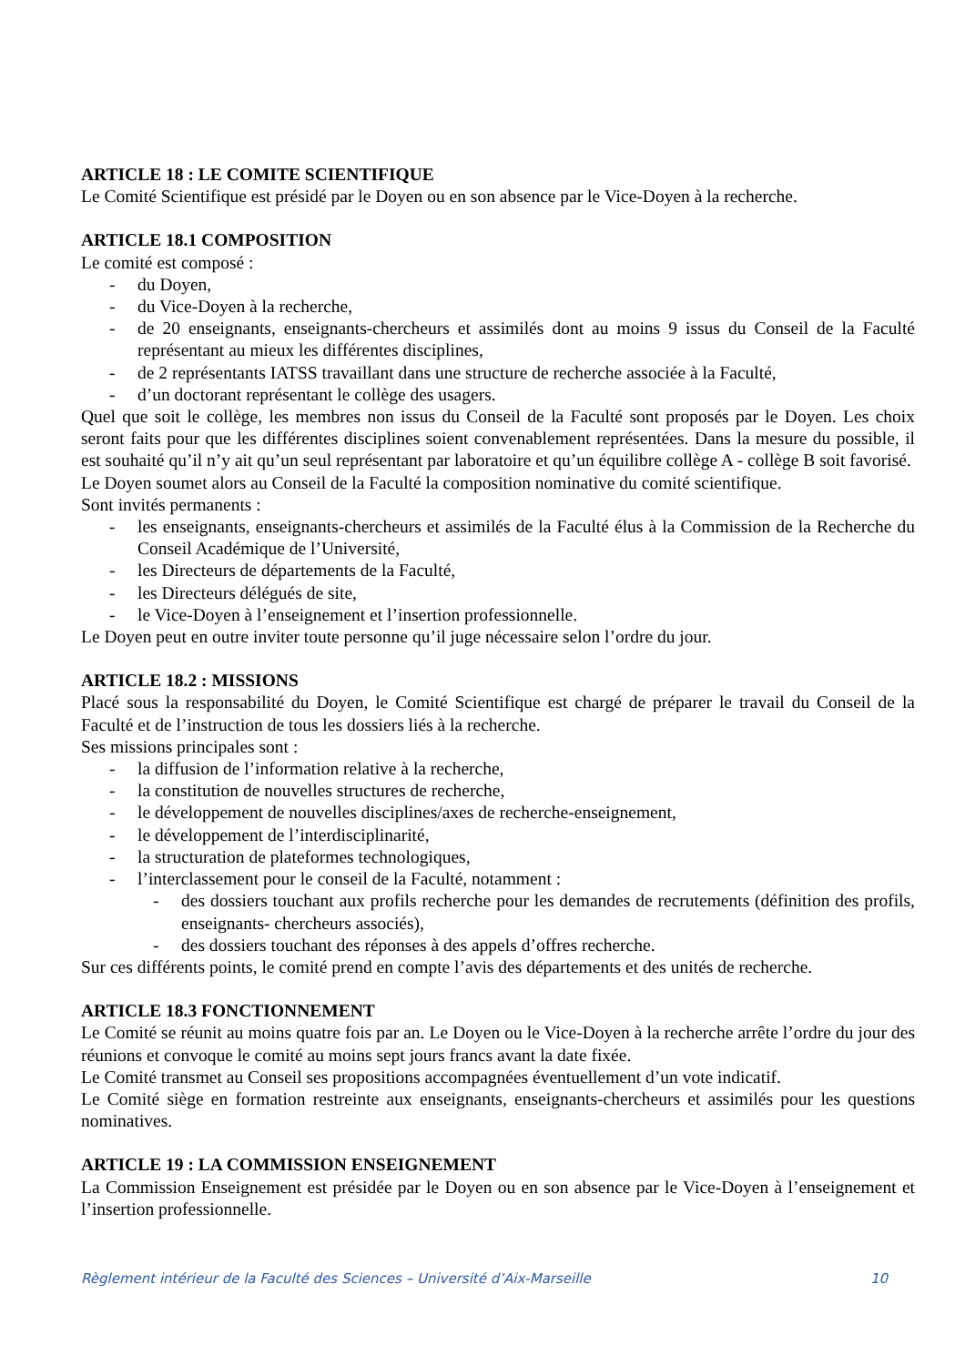ARTICLE 18 : LE COMITE SCIENTIFIQUE
Le Comité Scientifique est présidé par le Doyen ou en son absence par le Vice-Doyen à la recherche.
ARTICLE 18.1 COMPOSITION
Le comité est composé :
- du Doyen,
- du Vice-Doyen à la recherche,
- de 20 enseignants, enseignants-chercheurs et assimilés dont au moins 9 issus du Conseil de la Faculté représentant au mieux les différentes disciplines,
- de 2 représentants IATSS travaillant dans une structure de recherche associée à la Faculté,
- d’un doctorant représentant le collège des usagers.
Quel que soit le collège, les membres non issus du Conseil de la Faculté sont proposés par le Doyen. Les choix seront faits pour que les différentes disciplines soient convenablement représentées. Dans la mesure du possible, il est souhaité qu’il n’y ait qu’un seul représentant par laboratoire et qu’un équilibre collège A - collège B soit favorisé.
Le Doyen soumet alors au Conseil de la Faculté la composition nominative du comité scientifique.
Sont invités permanents :
- les enseignants, enseignants-chercheurs et assimilés de la Faculté élus à la Commission de la Recherche du Conseil Académique de l’Université,
- les Directeurs de départements de la Faculté,
- les Directeurs délégués de site,
- le Vice-Doyen à l’enseignement et l’insertion professionnelle.
Le Doyen peut en outre inviter toute personne qu’il juge nécessaire selon l’ordre du jour.
ARTICLE 18.2 : MISSIONS
Placé sous la responsabilité du Doyen, le Comité Scientifique est chargé de préparer le travail du Conseil de la Faculté et de l’instruction de tous les dossiers liés à la recherche.
Ses missions principales sont :
- la diffusion de l’information relative à la recherche,
- la constitution de nouvelles structures de recherche,
- le développement de nouvelles disciplines/axes de recherche-enseignement,
- le développement de l’interdisciplinarité,
- la structuration de plateformes technologiques,
- l’interclassement pour le conseil de la Faculté, notamment :
- des dossiers touchant aux profils recherche pour les demandes de recrutements (définition des profils, enseignants- chercheurs associés),
- des dossiers touchant des réponses à des appels d’offres recherche.
Sur ces différents points, le comité prend en compte l’avis des départements et des unités de recherche.
ARTICLE 18.3 FONCTIONNEMENT
Le Comité se réunit au moins quatre fois par an. Le Doyen ou le Vice-Doyen à la recherche arrête l’ordre du jour des réunions et convoque le comité au moins sept jours francs avant la date fixée.
Le Comité transmet au Conseil ses propositions accompagnées éventuellement d’un vote indicatif.
Le Comité siège en formation restreinte aux enseignants, enseignants-chercheurs et assimilés pour les questions nominatives.
ARTICLE 19 : LA COMMISSION ENSEIGNEMENT
La Commission Enseignement est présidée par le Doyen ou en son absence par le Vice-Doyen à l’enseignement et l’insertion professionnelle.
Règlement intérieur de la Faculté des Sciences – Université d’Aix-Marseille 10